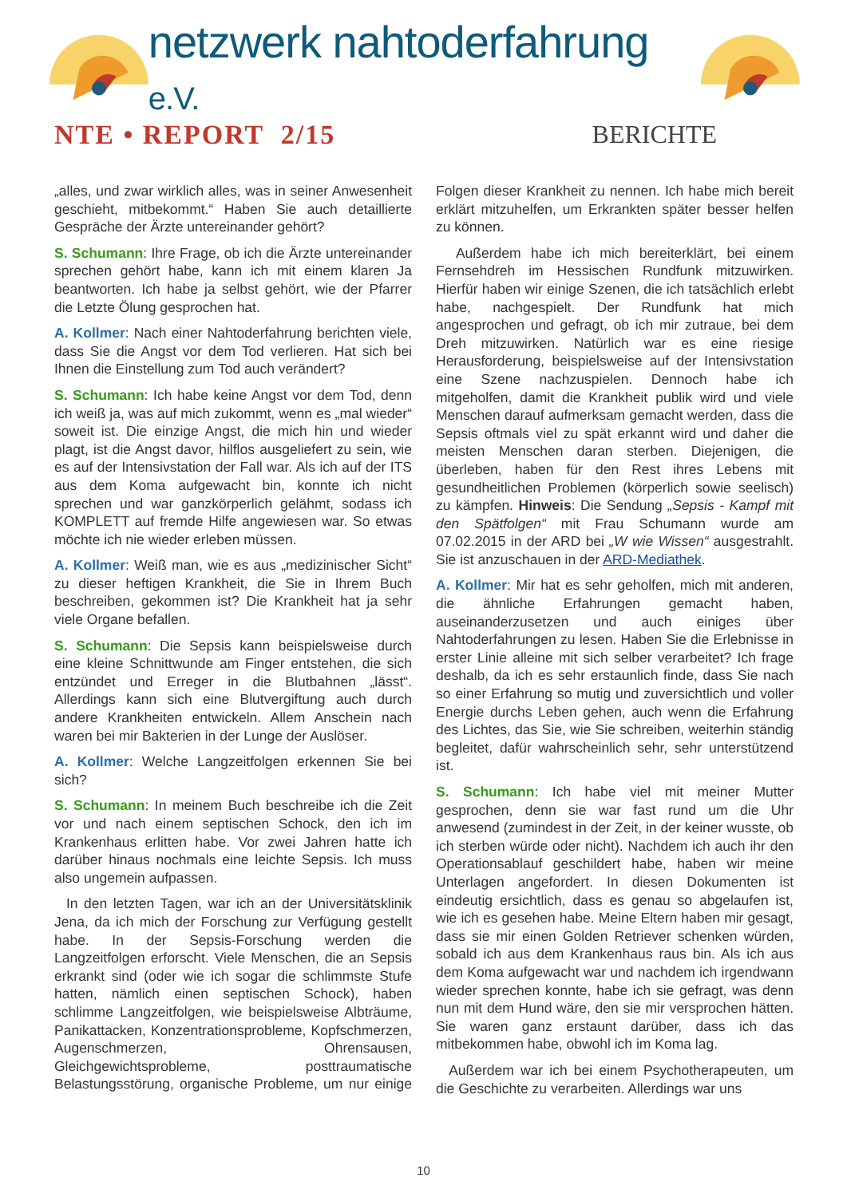netzwerk nahtoderfahrung e.V.
NTE • REPORT 2/15 BERICHTE
„alles, und zwar wirklich alles, was in seiner Anwesenheit geschieht, mitbekommt.“ Haben Sie auch detaillierte Gespräche der Ärzte untereinander gehört?
S. Schumann: Ihre Frage, ob ich die Ärzte untereinander sprechen gehört habe, kann ich mit einem klaren Ja beantworten. Ich habe ja selbst gehört, wie der Pfarrer die Letzte Ölung gesprochen hat.
A. Kollmer: Nach einer Nahtoderfahrung berichten viele, dass Sie die Angst vor dem Tod verlieren. Hat sich bei Ihnen die Einstellung zum Tod auch verändert?
S. Schumann: Ich habe keine Angst vor dem Tod, denn ich weiß ja, was auf mich zukommt, wenn es „mal wieder“ soweit ist. Die einzige Angst, die mich hin und wieder plagt, ist die Angst davor, hilflos ausgeliefert zu sein, wie es auf der Intensivstation der Fall war. Als ich auf der ITS aus dem Koma aufgewacht bin, konnte ich nicht sprechen und war ganzkörperlich gelähmt, sodass ich KOMPLETT auf fremde Hilfe angewiesen war. So etwas möchte ich nie wieder erleben müssen.
A. Kollmer: Weiß man, wie es aus „medizinischer Sicht“ zu dieser heftigen Krankheit, die Sie in Ihrem Buch beschreiben, gekommen ist? Die Krankheit hat ja sehr viele Organe befallen.
S. Schumann: Die Sepsis kann beispielsweise durch eine kleine Schnittwunde am Finger entstehen, die sich entzündet und Erreger in die Blutbahnen „lässt“. Allerdings kann sich eine Blutvergiftung auch durch andere Krankheiten entwickeln. Allem Anschein nach waren bei mir Bakterien in der Lunge der Auslöser.
A. Kollmer: Welche Langzeitfolgen erkennen Sie bei sich?
S. Schumann: In meinem Buch beschreibe ich die Zeit vor und nach einem septischen Schock, den ich im Krankenhaus erlitten habe. Vor zwei Jahren hatte ich darüber hinaus nochmals eine leichte Sepsis. Ich muss also ungemein aufpassen.
In den letzten Tagen, war ich an der Universitätsklinik Jena, da ich mich der Forschung zur Verfügung gestellt habe. In der Sepsis-Forschung werden die Langzeitfolgen erforscht. Viele Menschen, die an Sepsis erkrankt sind (oder wie ich sogar die schlimmste Stufe hatten, nämlich einen septischen Schock), haben schlimme Langzeitfolgen, wie beispielsweise Albträume, Panikattacken, Konzentrationsprobleme, Kopfschmerzen, Augenschmerzen, Ohrensausen, Gleichgewichtsprobleme, posttraumatische Belastungsstörung, organische Probleme, um nur einige Folgen dieser Krankheit zu nennen. Ich habe mich bereit erklärt mitzuhelfen, um Erkrankten später besser helfen zu können.
Außerdem habe ich mich bereiterklärt, bei einem Fernsehdreh im Hessischen Rundfunk mitzuwirken. Hierfür haben wir einige Szenen, die ich tatsächlich erlebt habe, nachgespielt. Der Rundfunk hat mich angesprochen und gefragt, ob ich mir zutraue, bei dem Dreh mitzuwirken. Natürlich war es eine riesige Herausforderung, beispielsweise auf der Intensivstation eine Szene nachzuspielen. Dennoch habe ich mitgeholfen, damit die Krankheit publik wird und viele Menschen darauf aufmerksam gemacht werden, dass die Sepsis oftmals viel zu spät erkannt wird und daher die meisten Menschen daran sterben. Diejenigen, die überleben, haben für den Rest ihres Lebens mit gesundheitlichen Problemen (körperlich sowie seelisch) zu kämpfen. Hinweis: Die Sendung „Sepsis - Kampf mit den Spätfolgen“ mit Frau Schumann wurde am 07.02.2015 in der ARD bei „W wie Wissen“ ausgestrahlt. Sie ist anzuschauen in der ARD-Mediathek.
A. Kollmer: Mir hat es sehr geholfen, mich mit anderen, die ähnliche Erfahrungen gemacht haben, auseinanderzusetzen und auch einiges über Nahtoderfahrungen zu lesen. Haben Sie die Erlebnisse in erster Linie alleine mit sich selber verarbeitet? Ich frage deshalb, da ich es sehr erstaunlich finde, dass Sie nach so einer Erfahrung so mutig und zuversichtlich und voller Energie durchs Leben gehen, auch wenn die Erfahrung des Lichtes, das Sie, wie Sie schreiben, weiterhin ständig begleitet, dafür wahrscheinlich sehr, sehr unterstützend ist.
S. Schumann: Ich habe viel mit meiner Mutter gesprochen, denn sie war fast rund um die Uhr anwesend (zumindest in der Zeit, in der keiner wusste, ob ich sterben würde oder nicht). Nachdem ich auch ihr den Operationsablauf geschildert habe, haben wir meine Unterlagen angefordert. In diesen Dokumenten ist eindeutig ersichtlich, dass es genau so abgelaufen ist, wie ich es gesehen habe. Meine Eltern haben mir gesagt, dass sie mir einen Golden Retriever schenken würden, sobald ich aus dem Krankenhaus raus bin. Als ich aus dem Koma aufgewacht war und nachdem ich irgendwann wieder sprechen konnte, habe ich sie gefragt, was denn nun mit dem Hund wäre, den sie mir versprochen hätten. Sie waren ganz erstaunt darüber, dass ich das mitbekommen habe, obwohl ich im Koma lag.
Außerdem war ich bei einem Psychotherapeuten, um die Geschichte zu verarbeiten. Allerdings war uns
10